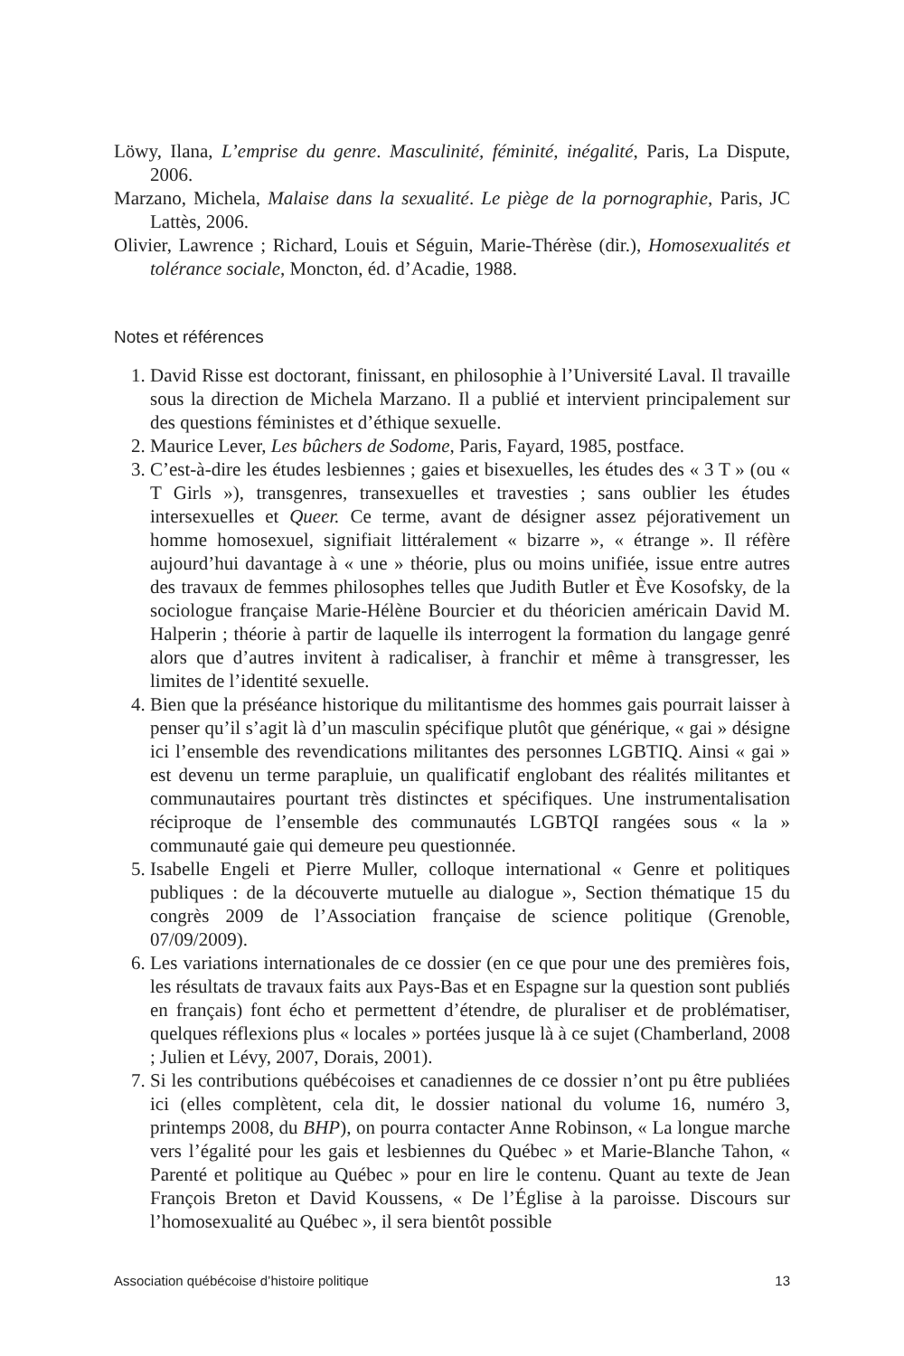Löwy, Ilana, L’emprise du genre. Masculinité, féminité, inégalité, Paris, La Dispute, 2006.
Marzano, Michela, Malaise dans la sexualité. Le piège de la pornographie, Paris, JC Lattès, 2006.
Olivier, Lawrence ; Richard, Louis et Séguin, Marie-Thérèse (dir.), Homosexualités et tolérance sociale, Moncton, éd. d’Acadie, 1988.
Notes et références
1. David Risse est doctorant, finissant, en philosophie à l’Université Laval. Il travaille sous la direction de Michela Marzano. Il a publié et intervient principalement sur des questions féministes et d’éthique sexuelle.
2. Maurice Lever, Les bûchers de Sodome, Paris, Fayard, 1985, postface.
3. C’est-à-dire les études lesbiennes ; gaies et bisexuelles, les études des « 3 T » (ou « T Girls »), transgenres, transexuelles et travesties ; sans oublier les études intersexuelles et Queer. Ce terme, avant de désigner assez péjorativement un homme homosexuel, signifiait littéralement « bizarre », « étrange ». Il réfère aujourd’hui davantage à « une » théorie, plus ou moins unifiée, issue entre autres des travaux de femmes philosophes telles que Judith Butler et Ève Kosofsky, de la sociologue française Marie-Hélène Bourcier et du théoricien américain David M. Halperin ; théorie à partir de laquelle ils interrogent la formation du langage genré alors que d’autres invitent à radicaliser, à franchir et même à transgresser, les limites de l’identité sexuelle.
4. Bien que la préséance historique du militantisme des hommes gais pourrait laisser à penser qu’il s’agit là d’un masculin spécifique plutôt que générique, « gai » désigne ici l’ensemble des revendications militantes des personnes LGBTIQ. Ainsi « gai » est devenu un terme parapluie, un qualificatif englobant des réalités militantes et communautaires pourtant très distinctes et spécifiques. Une instrumentalisation réciproque de l’ensemble des communautés LGBTQI rangées sous « la » communauté gaie qui demeure peu questionnée.
5. Isabelle Engeli et Pierre Muller, colloque international « Genre et politiques publiques : de la découverte mutuelle au dialogue », Section thématique 15 du congrès 2009 de l’Association française de science politique (Grenoble, 07/09/2009).
6. Les variations internationales de ce dossier (en ce que pour une des premières fois, les résultats de travaux faits aux Pays-Bas et en Espagne sur la question sont publiés en français) font écho et permettent d’étendre, de pluraliser et de problématiser, quelques réflexions plus « locales » portées jusque là à ce sujet (Chamberland, 2008 ; Julien et Lévy, 2007, Dorais, 2001).
7. Si les contributions québécoises et canadiennes de ce dossier n’ont pu être publiées ici (elles complètent, cela dit, le dossier national du volume 16, numéro 3, printemps 2008, du BHP), on pourra contacter Anne Robinson, « La longue marche vers l’égalité pour les gais et lesbiennes du Québec » et Marie-Blanche Tahon, « Parenté et politique au Québec » pour en lire le contenu. Quant au texte de Jean François Breton et David Koussens, « De l’Église à la paroisse. Discours sur l’homosexualité au Québec », il sera bientôt possible
Association québécoise d’histoire politique 13